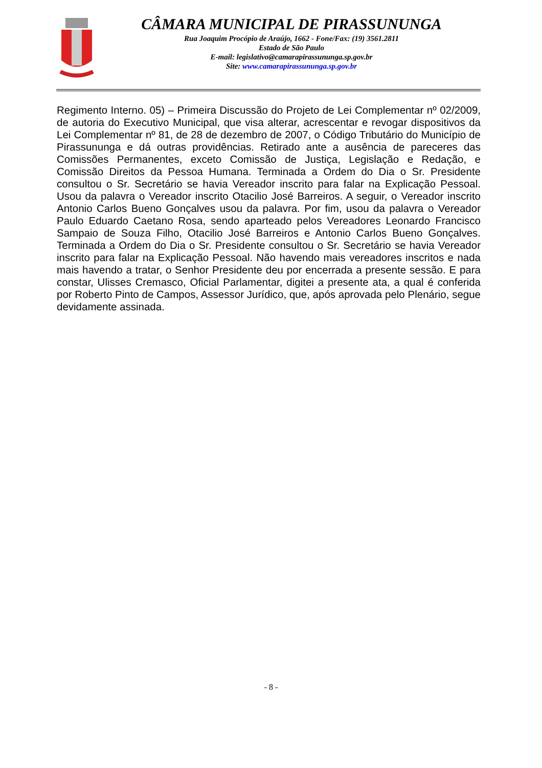CÂMARA MUNICIPAL DE PIRASSUNUNGA
Rua Joaquim Procópio de Araújo, 1662 - Fone/Fax: (19) 3561.2811
Estado de São Paulo
E-mail: legislativo@camarapirassununga.sp.gov.br
Site: www.camarapirassununga.sp.gov.br
Regimento Interno. 05) – Primeira Discussão do Projeto de Lei Complementar nº 02/2009, de autoria do Executivo Municipal, que visa alterar, acrescentar e revogar dispositivos da Lei Complementar nº 81, de 28 de dezembro de 2007, o Código Tributário do Município de Pirassununga e dá outras providências. Retirado ante a ausência de pareceres das Comissões Permanentes, exceto Comissão de Justiça, Legislação e Redação, e Comissão Direitos da Pessoa Humana. Terminada a Ordem do Dia o Sr. Presidente consultou o Sr. Secretário se havia Vereador inscrito para falar na Explicação Pessoal. Usou da palavra o Vereador inscrito Otacilio José Barreiros. A seguir, o Vereador inscrito Antonio Carlos Bueno Gonçalves usou da palavra. Por fim, usou da palavra o Vereador Paulo Eduardo Caetano Rosa, sendo aparteado pelos Vereadores Leonardo Francisco Sampaio de Souza Filho, Otacilio José Barreiros e Antonio Carlos Bueno Gonçalves. Terminada a Ordem do Dia o Sr. Presidente consultou o Sr. Secretário se havia Vereador inscrito para falar na Explicação Pessoal. Não havendo mais vereadores inscritos e nada mais havendo a tratar, o Senhor Presidente deu por encerrada a presente sessão. E para constar, Ulisses Cremasco, Oficial Parlamentar, digitei a presente ata, a qual é conferida por Roberto Pinto de Campos, Assessor Jurídico, que, após aprovada pelo Plenário, segue devidamente assinada.
- 8 -